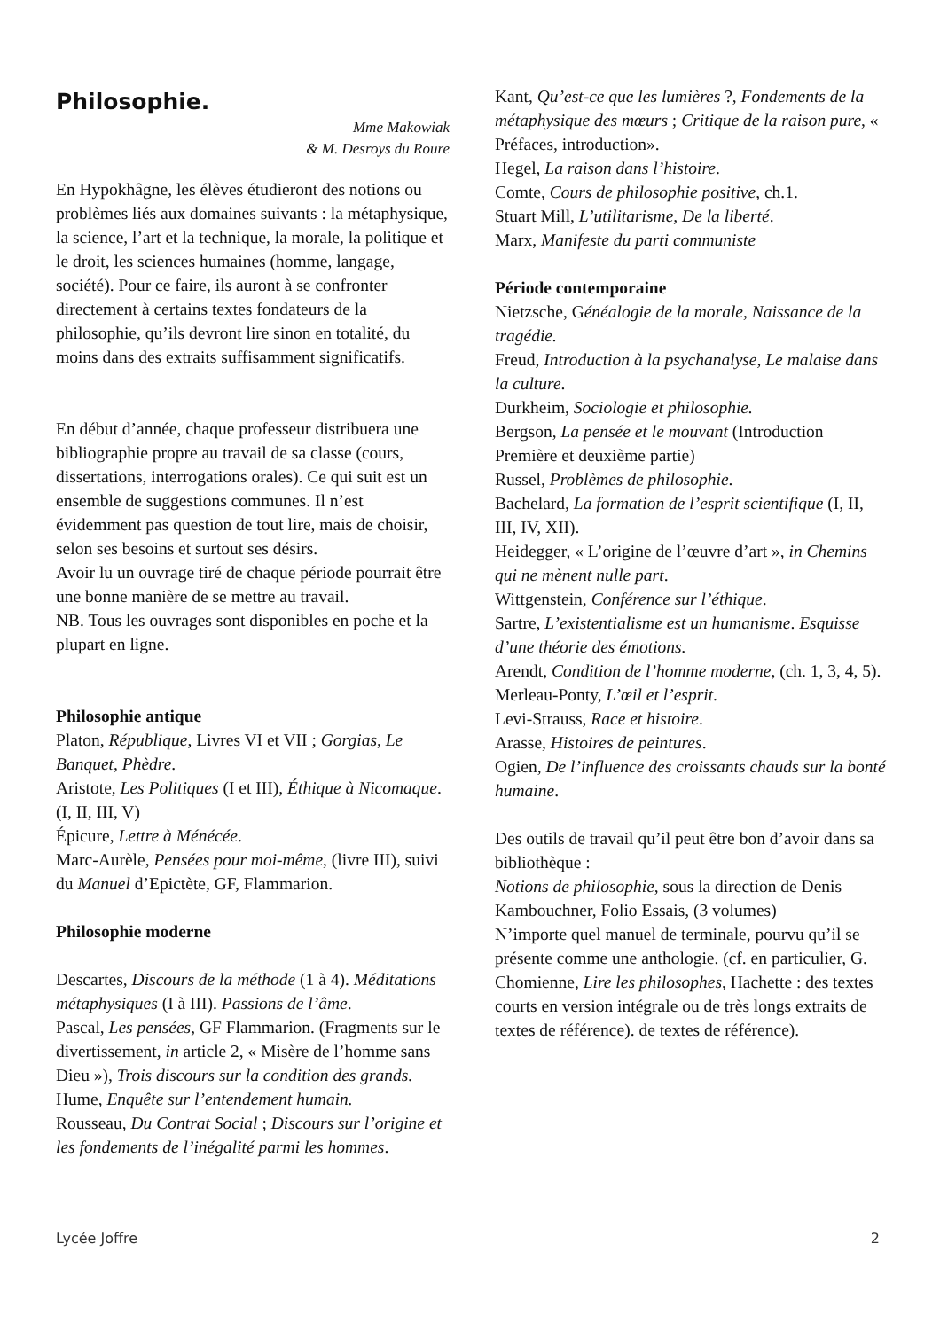Philosophie.
Mme Makowiak
& M. Desroys du Roure
En Hypokhâgne, les élèves étudieront des notions ou problèmes liés aux domaines suivants : la métaphysique, la science, l’art et la technique, la morale, la politique et le droit, les sciences humaines (homme, langage, société). Pour ce faire, ils auront à se confronter directement à certains textes fondateurs de la philosophie, qu’ils devront lire sinon en totalité, du moins dans des extraits suffisamment significatifs.
En début d’année, chaque professeur distribuera une bibliographie propre au travail de sa classe (cours, dissertations, interrogations orales). Ce qui suit est un ensemble de suggestions communes. Il n’est évidemment pas question de tout lire, mais de choisir, selon ses besoins et surtout ses désirs.
Avoir lu un ouvrage tiré de chaque période pourrait être une bonne manière de se mettre au travail.
NB. Tous les ouvrages sont disponibles en poche et la plupart en ligne.
Philosophie antique
Platon, République, Livres VI et VII ; Gorgias, Le Banquet, Phèdre.
Aristote, Les Politiques (I et III), Éthique à Nicomaque. (I, II, III, V)
Épicure, Lettre à Ménécée.
Marc-Aurèle, Pensées pour moi-même, (livre III), suivi du Manuel d’Epictète, GF, Flammarion.
Philosophie moderne
Descartes, Discours de la méthode (1 à 4). Méditations métaphysiques (I à III). Passions de l’âme.
Pascal, Les pensées, GF Flammarion. (Fragments sur le divertissement, in article 2, « Misère de l’homme sans Dieu »), Trois discours sur la condition des grands.
Hume, Enquête sur l’entendement humain.
Rousseau, Du Contrat Social ; Discours sur l’origine et les fondements de l’inégalité parmi les hommes.
Kant, Qu’est-ce que les lumières ?, Fondements de la métaphysique des mœurs ; Critique de la raison pure, « Préfaces, introduction».
Hegel, La raison dans l’histoire.
Comte, Cours de philosophie positive, ch.1.
Stuart Mill, L’utilitarisme, De la liberté.
Marx, Manifeste du parti communiste
Période contemporaine
Nietzsche, Généalogie de la morale, Naissance de la tragédie.
Freud, Introduction à la psychanalyse, Le malaise dans la culture.
Durkheim, Sociologie et philosophie.
Bergson, La pensée et le mouvant (Introduction Première et deuxième partie)
Russel, Problèmes de philosophie.
Bachelard, La formation de l’esprit scientifique (I, II, III, IV, XII).
Heidegger, « L’origine de l’œuvre d’art », in Chemins qui ne mènent nulle part.
Wittgenstein, Conférence sur l’éthique.
Sartre, L’existentialisme est un humanisme. Esquisse d’une théorie des émotions.
Arendt, Condition de l’homme moderne, (ch. 1, 3, 4, 5).
Merleau-Ponty, L’œil et l’esprit.
Levi-Strauss, Race et histoire.
Arasse, Histoires de peintures.
Ogien, De l’influence des croissants chauds sur la bonté humaine.
Des outils de travail qu’il peut être bon d’avoir dans sa bibliothèque :
Notions de philosophie, sous la direction de Denis Kambouchner, Folio Essais, (3 volumes)
N’importe quel manuel de terminale, pourvu qu’il se présente comme une anthologie. (cf. en particulier, G. Chomienne, Lire les philosophes, Hachette : des textes courts en version intégrale ou de très longs extraits de textes de référence). de textes de référence).
Lycée Joffre 2